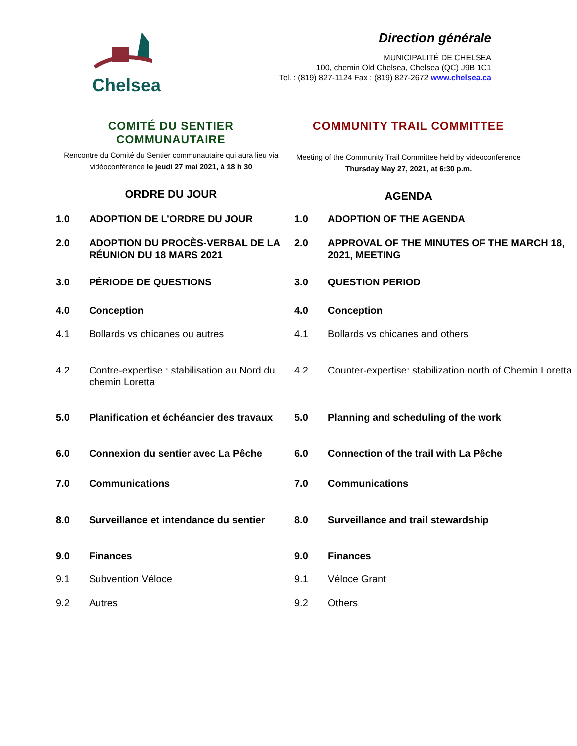Chelsea
Direction générale
MUNICIPALITÉ DE CHELSEA
100, chemin Old Chelsea, Chelsea (QC) J9B 1C1
Tel. : (819) 827-1124 Fax : (819) 827-2672 www.chelsea.ca
COMITÉ DU SENTIER COMMUNAUTAIRE
Rencontre du Comité du Sentier communautaire qui aura lieu via vidéoconférence le jeudi 27 mai 2021, à 18 h 30
ORDRE DU JOUR
COMMUNITY TRAIL COMMITTEE
Meeting of the Community Trail Committee held by videoconference Thursday May 27, 2021, at 6:30 p.m.
AGENDA
| 1.0 | ADOPTION DE L’ORDRE DU JOUR | 1.0 | ADOPTION OF THE AGENDA |
| 2.0 | ADOPTION DU PROCÈS-VERBAL DE LA RÉUNION DU 18 MARS 2021 | 2.0 | APPROVAL OF THE MINUTES OF THE MARCH 18, 2021, MEETING |
| 3.0 | PÉRIODE DE QUESTIONS | 3.0 | QUESTION PERIOD |
| 4.0 | Conception | 4.0 | Conception |
| 4.1 | Bollards vs chicanes ou autres | 4.1 | Bollards vs chicanes and others |
| 4.2 | Contre-expertise : stabilisation au Nord du chemin Loretta | 4.2 | Counter-expertise: stabilization north of Chemin Loretta |
| 5.0 | Planification et échéancier des travaux | 5.0 | Planning and scheduling of the work |
| 6.0 | Connexion du sentier avec La Pêche | 6.0 | Connection of the trail with La Pêche |
| 7.0 | Communications | 7.0 | Communications |
| 8.0 | Surveillance et intendance du sentier | 8.0 | Surveillance and trail stewardship |
| 9.0 | Finances | 9.0 | Finances |
| 9.1 | Subvention Véloce | 9.1 | Véloce Grant |
| 9.2 | Autres | 9.2 | Others |